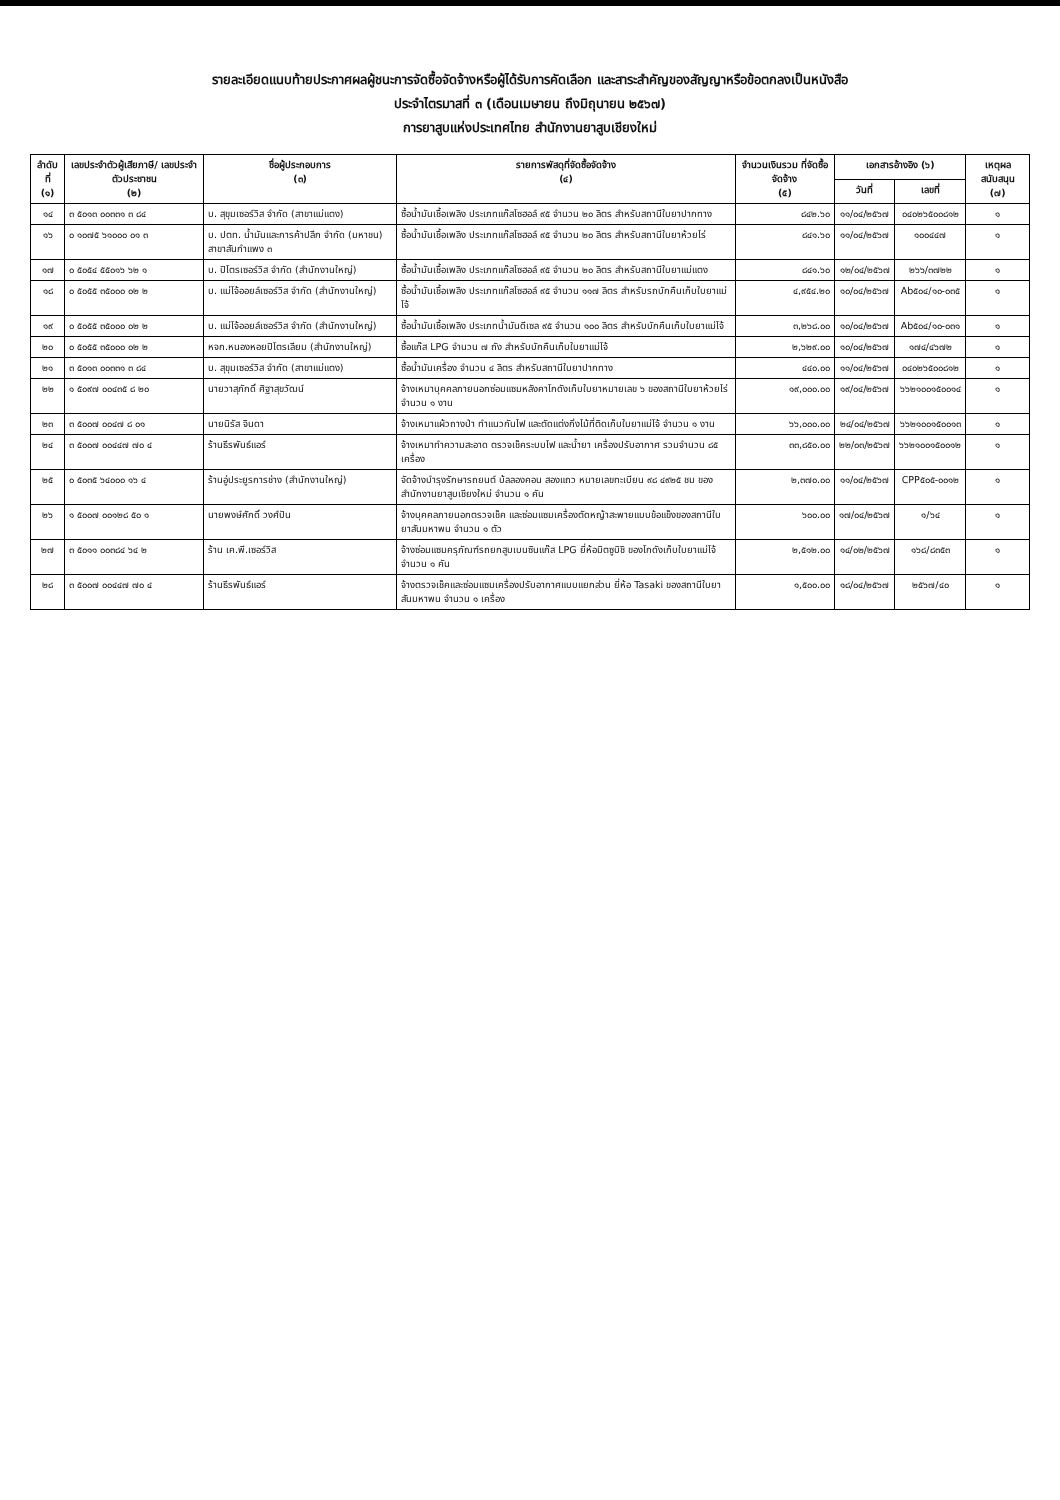รายละเอียดแนบท้ายประกาศผลผู้ชนะการจัดซื้อจัดจ้างหรือผู้ได้รับการคัดเลือก และสาระสำคัญของสัญญาหรือข้อตกลงเป็นหนังสือ
ประจำไตรมาสที่ ๓ (เดือนเมษายน ถึงมิถุนายน ๒๕๖๗)
การยาสูบแห่งประเทศไทย สำนักงานยาสูบเชียงใหม่
| ลำดับที่ (๑) | เลขประจำตัวผู้เสียภาษี/ เลขประจำตัวประชาชน (๒) | ชื่อผู้ประกอบการ (๓) | รายการพัสดุที่จัดซื้อจัดจ้าง (๔) | จำนวนเงินรวม ที่จัดซื้อจัดจ้าง (๕) | เอกสารอ้างอิง (๖) | | เหตุผล สนับสนุน (๗) |
| --- | --- | --- | --- | --- | --- | --- | --- |
| | | | | | วันที่ | เลขที่ | |
| ๑๔ | ๓ ๕๐๑๓ ๐๐๓๓๑ ๓ ๘๔ | บ. สุขุมเซอร์วิส จำกัด (สาขาแม่แตง) | ซื้อน้ำมันเชื้อเพลิง ประเภทแก๊สโซฮอล์ ๙๕ จำนวน ๒๐ ลิตร สำหรับสถานีใบยาปากทาง | ๘๔๒.๖๐ | ๑๑/๐๔/๒๕๖๗ | ๐๔๐๒๖๕๐๐๘๑๒ | ๑ |
| ๑๖ | ๐ ๑๐๗๕ ๖๑๐๐๐ ๐๑ ๓ | บ. ปตท. น้ำมันและการค้าปลีก จำกัด (มหาชน) สาขาสันกำแพง ๓ | ซื้อน้ำมันเชื้อเพลิง ประเภทแก๊สโซฮอล์ ๙๕ จำนวน ๒๐ ลิตร สำหรับสถานีใบยาห้วยไร่ | ๘๔๑.๖๐ | ๑๑/๐๔/๒๕๖๗ | ๑๐๐๔๔๗ | ๑ |
| ๑๗ | ๐ ๕๐๕๔ ๕๕๐๑๖ ๖๒ ๑ | บ. ปิโตรเซอร์วิส จำกัด (สำนักงานใหญ่) | ซื้อน้ำมันเชื้อเพลิง ประเภทแก๊สโซฮอล์ ๙๕ จำนวน ๒๐ ลิตร สำหรับสถานีใบยาแม่แตง | ๘๔๑.๖๐ | ๑๒/๐๔/๒๕๖๗ | ๒๖๖/๓๗๒๒ | ๑ |
| ๑๘ | ๐ ๕๐๕๕ ๓๕๐๐๐ ๐๒ ๒ | บ. แม่โจ้ออยล์เซอร์วิส จำกัด (สำนักงานใหญ่) | ซื้อน้ำมันเชื้อเพลิง ประเภทแก๊สโซฮอล์ ๙๕ จำนวน ๑๑๗ ลิตร สำหรับรถบักคืนเก็บใบยาแม่โจ้ | ๔,๙๕๔.๒๐ | ๑๐/๐๔/๒๕๖๗ | Ab๕๐๔/๑๐-๐๓๕ | ๑ |
| ๑๙ | ๐ ๕๐๕๕ ๓๕๐๐๐ ๐๒ ๒ | บ. แม่โจ้ออยล์เซอร์วิส จำกัด (สำนักงานใหญ่) | ซื้อน้ำมันเชื้อเพลิง ประเภทน้ำมันดีเซล ๙๕ จำนวน ๑๐๐ ลิตร สำหรับบักคืนเก็บใบยาแม่โจ้ | ๓,๒๖๘.๐๐ | ๑๐/๐๔/๒๕๖๗ | Ab๕๐๔/๑๐-๐๓๑ | ๑ |
| ๒๐ | ๐ ๕๐๕๕ ๓๕๐๐๐ ๐๒ ๒ | หจก.หนองหอยปิโตรเลียม (สำนักงานใหญ่) | ซื้อแก๊ส LPG จำนวน ๗ ถัง สำหรับบักคืนเก็บใบยาแม่โจ้ | ๒,๖๒๙.๐๐ | ๑๐/๐๔/๒๕๖๗ | ๑๗๔/๔๖๗๒ | ๑ |
| ๒๑ | ๓ ๕๐๑๓ ๐๐๓๓๑ ๓ ๘๔ | บ. สุขุมเซอร์วิส จำกัด (สาขาแม่แตง) | ซื้อน้ำมันเครื่อง จำนวน ๔ ลิตร สำหรับสถานีใบยาปากทาง | ๔๔๐.๐๐ | ๑๑/๐๔/๒๕๖๗ | ๐๔๐๒๖๕๐๐๘๑๒ | ๑ |
| ๒๒ | ๑ ๕๐๙๗ ๐๐๔๓๕ ๘ ๒๐ | นายวาสุภักดิ์ ศิฐาสุขวัฒน์ | จ้างเหมาบุคคลภายนอกซ่อมแซมหลังคาโกดังเก็บใบยาหมายเลข ๖ ของสถานีใบยาห้วยไร่ จำนวน ๑ งาน | ๑๙,๐๐๐.๐๐ | ๑๙/๐๔/๒๕๖๗ | ๖๖๒๑๐๐๑๕๐๐๑๔ | ๑ |
| ๒๓ | ๓ ๕๐๐๗ ๐๐๔๗ ๘ ๐๑ | นายนิรัส จินดา | จ้างเหมาแผ้วถางป่า ทำแนวกันไฟ และตัดแต่งกิ่งไม้ที่ติดเก็บใบยาแม่โจ้ จำนวน ๑ งาน | ๖๖,๐๐๐.๐๐ | ๒๔/๐๔/๒๕๖๗ | ๖๖๒๑๐๐๑๕๐๐๑๓ | ๑ |
| ๒๔ | ๓ ๕๐๐๗ ๐๐๔๔๗ ๗๐ ๔ | ร้านธีรพันธ์แอร์ | จ้างเหมาทำความสะอาด ตรวจเช็คระบบไฟ และน้ำยา เครื่องปรับอากาศ รวมจำนวน ๘๕ เครื่อง | ๓๓,๘๕๐.๐๐ | ๒๒/๐๓/๒๕๖๗ | ๖๖๒๑๐๐๑๕๐๐๑๒ | ๑ |
| ๒๕ | ๐ ๕๐๓๕ ๖๔๐๐๐ ๑๖ ๔ | ร้านอู่ประยูรการช่าง (สำนักงานใหญ่) | จัดจ้างบำรุงรักษารถยนต์ บ้ลลองคอน สองแถว หมายเลขทะเบียน ๙๘ ๔๙๒๕ ชม ของสำนักงานยาสูบเชียงใหม่ จำนวน ๑ คัน | ๒,๓๗๐.๐๐ | ๑๑/๐๔/๒๕๖๗ | CPP๕๐๕-๐๐๑๒ | ๑ |
| ๒๖ | ๑ ๕๐๐๗ ๐๐๑๒๘ ๕๐ ๑ | นายพงษ์ศักดิ์ วงศ์ปัน | จ้างบุคคลภายนอกตรวจเช็ค และซ่อมแซมเครื่องตัดหญ้าสะพายแบบข้อแข็งของสถานีใบยาสันมหาพน จำนวน ๑ ตัว | ๖๐๐.๐๐ | ๑๗/๐๔/๒๕๖๗ | ๑/๖๔ | ๑ |
| ๒๗ | ๓ ๕๐๑๑ ๐๐๓๘๔ ๖๔ ๒ | ร้าน เค.พี.เซอร์วิส | จ้างซ่อมแซมครุภัณฑ์รถยกสูบเบนซินแก๊ส LPG ยี่ห้อมิตซูบิชิ ของโกดังเก็บใบยาแม่โจ้ จำนวน ๑ คัน | ๒,๕๑๒.๐๐ | ๑๔/๐๒/๒๕๖๗ | ๑๖๘/๘๓๕๓ | ๑ |
| ๒๘ | ๓ ๕๐๐๗ ๐๐๔๔๗ ๗๐ ๔ | ร้านธีรพันธ์แอร์ | จ้างตรวจเช็คและซ่อมแซมเครื่องปรับอากาศแบบแยกส่วน ยี่ห้อ Tasaki ของสถานีใบยาสันมหาพน จำนวน ๑ เครื่อง | ๑,๕๐๐.๐๐ | ๑๘/๐๔/๒๕๖๗ | ๒๕๖๗/๔๐ | ๑ |